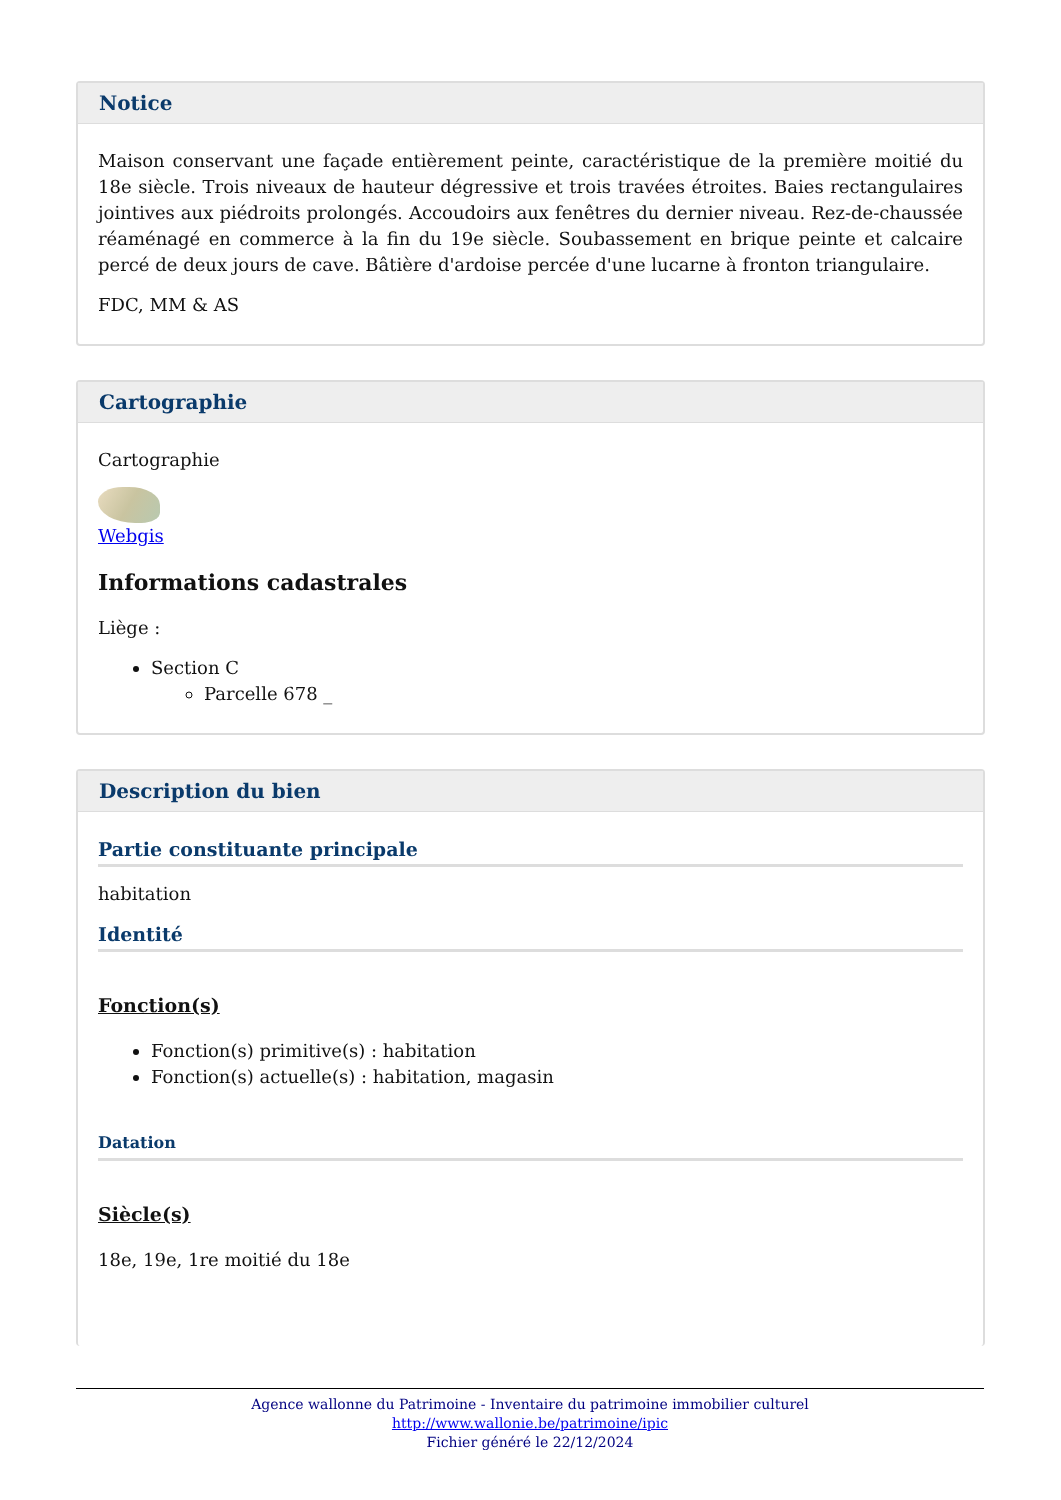Notice
Maison conservant une façade entièrement peinte, caractéristique de la première moitié du 18e siècle. Trois niveaux de hauteur dégressive et trois travées étroites. Baies rectangulaires jointives aux piédroits prolongés. Accoudoirs aux fenêtres du dernier niveau. Rez-de-chaussée réaménagé en commerce à la fin du 19e siècle. Soubassement en brique peinte et calcaire percé de deux jours de cave. Bâtière d'ardoise percée d'une lucarne à fronton triangulaire.
FDC, MM & AS
Cartographie
Cartographie
Webgis
Informations cadastrales
Liège :
Section C
Parcelle 678 _
Description du bien
Partie constituante principale
habitation
Identité
Fonction(s)
Fonction(s) primitive(s) : habitation
Fonction(s) actuelle(s) : habitation, magasin
Datation
Siècle(s)
18e, 19e, 1re moitié du 18e
Agence wallonne du Patrimoine - Inventaire du patrimoine immobilier culturel
http://www.wallonie.be/patrimoine/ipic
Fichier généré le 22/12/2024